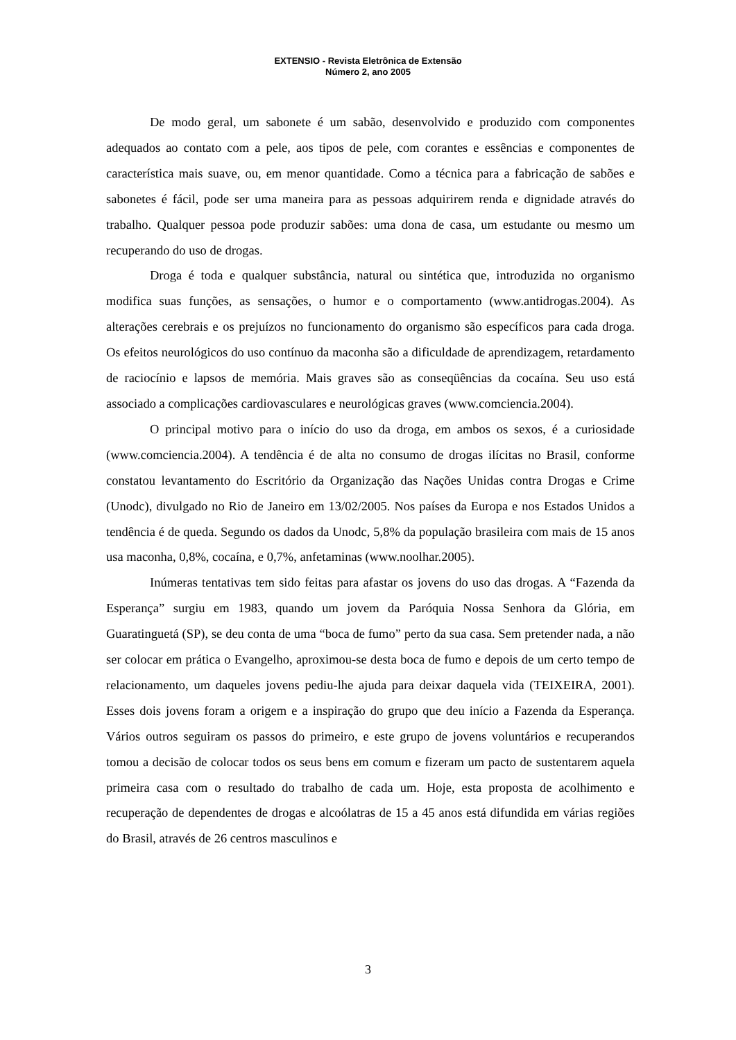EXTENSIO - Revista Eletrônica de Extensão
Número 2, ano 2005
De modo geral, um sabonete é um sabão, desenvolvido e produzido com componentes adequados ao contato com a pele, aos tipos de pele, com corantes e essências e componentes de característica mais suave, ou, em menor quantidade. Como a técnica para a fabricação de sabões e sabonetes é fácil, pode ser uma maneira para as pessoas adquirirem renda e dignidade através do trabalho. Qualquer pessoa pode produzir sabões: uma dona de casa, um estudante ou mesmo um recuperando do uso de drogas.
Droga é toda e qualquer substância, natural ou sintética que, introduzida no organismo modifica suas funções, as sensações, o humor e o comportamento (www.antidrogas.2004). As alterações cerebrais e os prejuízos no funcionamento do organismo são específicos para cada droga. Os efeitos neurológicos do uso contínuo da maconha são a dificuldade de aprendizagem, retardamento de raciocínio e lapsos de memória. Mais graves são as conseqüências da cocaína. Seu uso está associado a complicações cardiovasculares e neurológicas graves (www.comciencia.2004).
O principal motivo para o início do uso da droga, em ambos os sexos, é a curiosidade (www.comciencia.2004). A tendência é de alta no consumo de drogas ilícitas no Brasil, conforme constatou levantamento do Escritório da Organização das Nações Unidas contra Drogas e Crime (Unodc), divulgado no Rio de Janeiro em 13/02/2005. Nos países da Europa e nos Estados Unidos a tendência é de queda. Segundo os dados da Unodc, 5,8% da população brasileira com mais de 15 anos usa maconha, 0,8%, cocaína, e 0,7%, anfetaminas (www.noolhar.2005).
Inúmeras tentativas tem sido feitas para afastar os jovens do uso das drogas. A “Fazenda da Esperança” surgiu em 1983, quando um jovem da Paróquia Nossa Senhora da Glória, em Guaratinguetá (SP), se deu conta de uma “boca de fumo” perto da sua casa. Sem pretender nada, a não ser colocar em prática o Evangelho, aproximou-se desta boca de fumo e depois de um certo tempo de relacionamento, um daqueles jovens pediu-lhe ajuda para deixar daquela vida (TEIXEIRA, 2001). Esses dois jovens foram a origem e a inspiração do grupo que deu início a Fazenda da Esperança. Vários outros seguiram os passos do primeiro, e este grupo de jovens voluntários e recuperandos tomou a decisão de colocar todos os seus bens em comum e fizeram um pacto de sustentarem aquela primeira casa com o resultado do trabalho de cada um. Hoje, esta proposta de acolhimento e recuperação de dependentes de drogas e alcoólatras de 15 a 45 anos está difundida em várias regiões do Brasil, através de 26 centros masculinos e
3